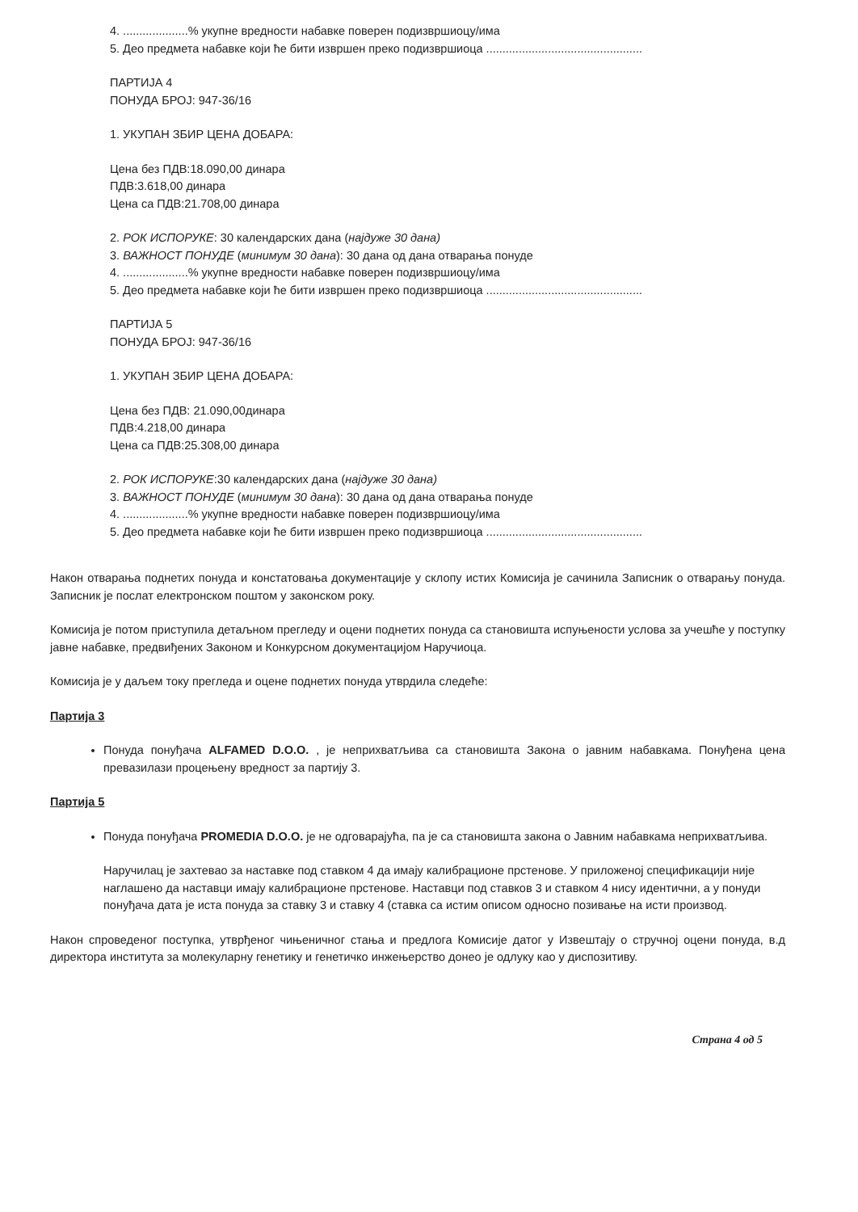4. ....................% укупне вредности набавке поверен подизвршиоцу/има
5. Део предмета набавке који ће бити извршен преко подизвршиоца ................................................
ПАРТИЈА 4
ПОНУДА БРОЈ: 947-36/16
1. УКУПАН ЗБИР ЦЕНА ДОБАРА:
Цена без ПДВ:18.090,00 динара
ПДВ:3.618,00 динара
Цена са ПДВ:21.708,00 динара
2. РОК ИСПОРУКЕ: 30 календарских дана (најдуже 30 дана)
3. ВАЖНОСТ ПОНУДЕ (минимум 30 дана): 30 дана од дана отварања понуде
4. ....................% укупне вредности набавке поверен подизвршиоцу/има
5. Део предмета набавке који ће бити извршен преко подизвршиоца ................................................
ПАРТИЈА 5
ПОНУДА БРОЈ: 947-36/16
1. УКУПАН ЗБИР ЦЕНА ДОБАРА:
Цена без ПДВ: 21.090,00динара
ПДВ:4.218,00 динара
Цена са ПДВ:25.308,00 динара
2. РОК ИСПОРУКЕ:30 календарских дана (најдуже 30 дана)
3. ВАЖНОСТ ПОНУДЕ (минимум 30 дана): 30 дана од дана отварања понуде
4. ....................% укупне вредности набавке поверен подизвршиоцу/има
5. Део предмета набавке који ће бити извршен преко подизвршиоца ................................................
Након отварања поднетих понуда и констатовања документације у склопу истих Комисија је сачинила Записник о отварању понуда. Записник је послат електронском поштом у законском року.
Комисија је потом приступила детаљном прегледу и оцени поднетих понуда са становишта испуњености услова за учешће у поступку јавне набавке, предвиђених Законом и Конкурсном документацијом Наручиоца.
Комисија је у даљем току прегледа и оцене поднетих понуда утврдила следеће:
Партија 3
Понуда понуђача ALFAMED D.O.O. , је неприхватљива са становишта Закона о јавним набавкама. Понуђена цена превазилази процењену вредност за партију 3.
Партија 5
Понуда понуђача PROMEDIA D.O.O. је не одговарајућа, па је са становишта закона о Јавним набавкама неприхватљива.
Наручилац је захтевао за наставке под ставком 4 да имају калибрационе прстенове. У приложеној спецификацији није наглашено да наставци имају калибрационе прстенове. Наставци под ставков 3 и ставком 4 нису идентични, а у понуди понуђача дата је иста понуда за ставку 3 и ставку 4 (ставка са истим описом односно позивање на исти производ.
Након спроведеног поступка, утврђеног чињеничног стања и предлога Комисије датог у Извештају о стручној оцени понуда, в.д директора института за молекуларну генетику и генетичко инжењерство донео је одлуку као у диспозитиву.
Страна 4 од 5